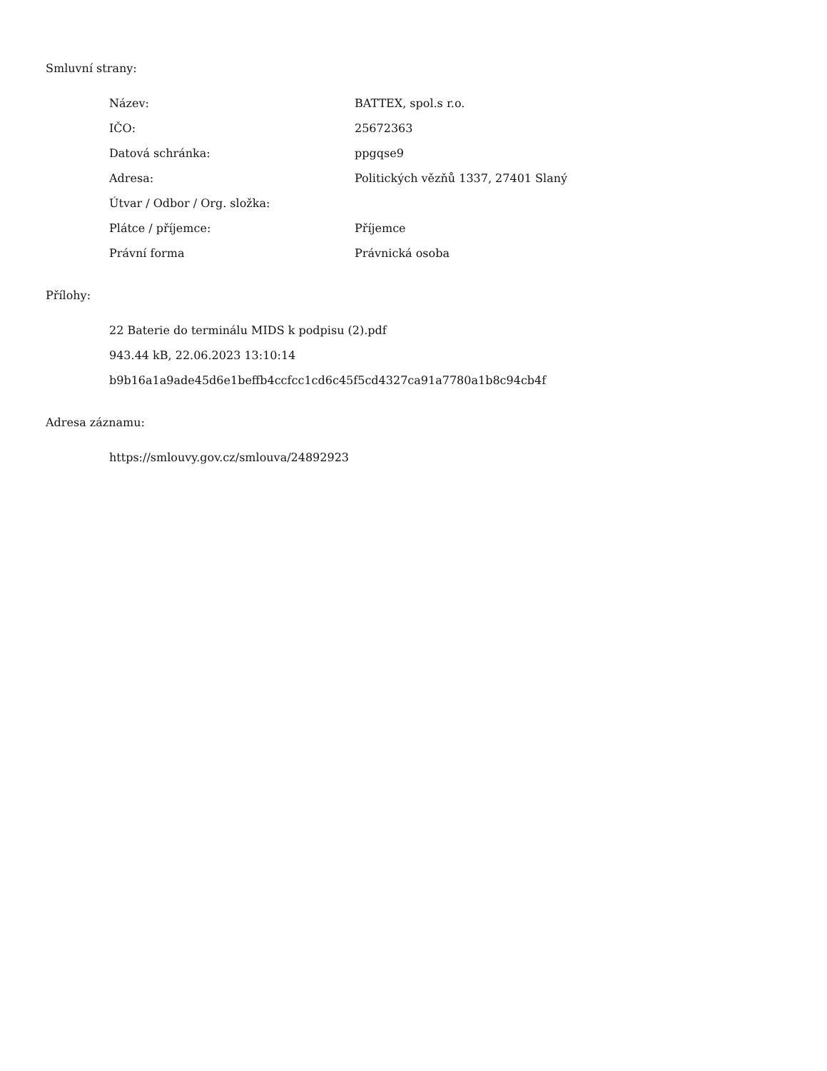Smluvní strany:
| Název: | BATTEX, spol.s r.o. |
| IČO: | 25672363 |
| Datová schránka: | ppgqse9 |
| Adresa: | Politických vězňů 1337, 27401 Slaný |
| Útvar / Odbor / Org. složka: | |
| Plátce / příjemce: | Příjemce |
| Právní forma | Právnická osoba |
Přílohy:
22 Baterie do terminálu MIDS k podpisu (2).pdf
943.44 kB, 22.06.2023 13:10:14
b9b16a1a9ade45d6e1beffb4ccfcc1cd6c45f5cd4327ca91a7780a1b8c94cb4f
Adresa záznamu:
https://smlouvy.gov.cz/smlouva/24892923